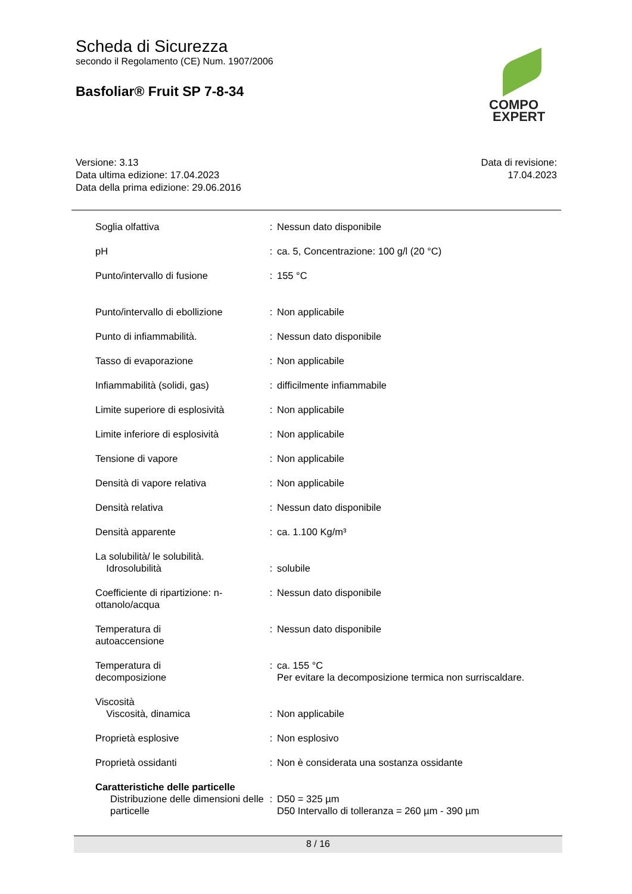Scheda di Sicurezza
secondo il Regolamento (CE) Num. 1907/2006
Basfoliar® Fruit SP 7-8-34
COMPO
EXPERT
Versione: 3.13
Data ultima edizione: 17.04.2023
Data della prima edizione: 29.06.2016
Data di revisione:
17.04.2023
| Soglia olfattiva | : | Nessun dato disponibile |
| pH | : | ca. 5, Concentrazione: 100 g/l (20 °C) |
| Punto/intervallo di fusione | : | 155 °C |
| Punto/intervallo di ebollizione | : | Non applicabile |
| Punto di infiammabilità. | : | Nessun dato disponibile |
| Tasso di evaporazione | : | Non applicabile |
| Infiammabilità (solidi, gas) | : | difficilmente infiammabile |
| Limite superiore di esplosività | : | Non applicabile |
| Limite inferiore di esplosività | : | Non applicabile |
| Tensione di vapore | : | Non applicabile |
| Densità di vapore relativa | : | Non applicabile |
| Densità relativa | : | Nessun dato disponibile |
| Densità apparente | : | ca. 1.100 Kg/m³ |
| La solubilità/ le solubilità. Idrosolubilità | : | solubile |
| Coefficiente di ripartizione: n-ottanolo/acqua | : | Nessun dato disponibile |
| Temperatura di autoaccensione | : | Nessun dato disponibile |
| Temperatura di decomposizione | : | ca. 155 °C Per evitare la decomposizione termica non surriscaldare. |
| Viscosità Viscosità, dinamica | : | Non applicabile |
| Proprietà esplosive | : | Non esplosivo |
| Proprietà ossidanti | : | Non è considerata una sostanza ossidante |
| Caratteristiche delle particelle | | |
| Distribuzione delle dimensioni delle particelle | : | D50 = 325 µm D50 Intervallo di tolleranza = 260 µm - 390 µm |
8 / 16